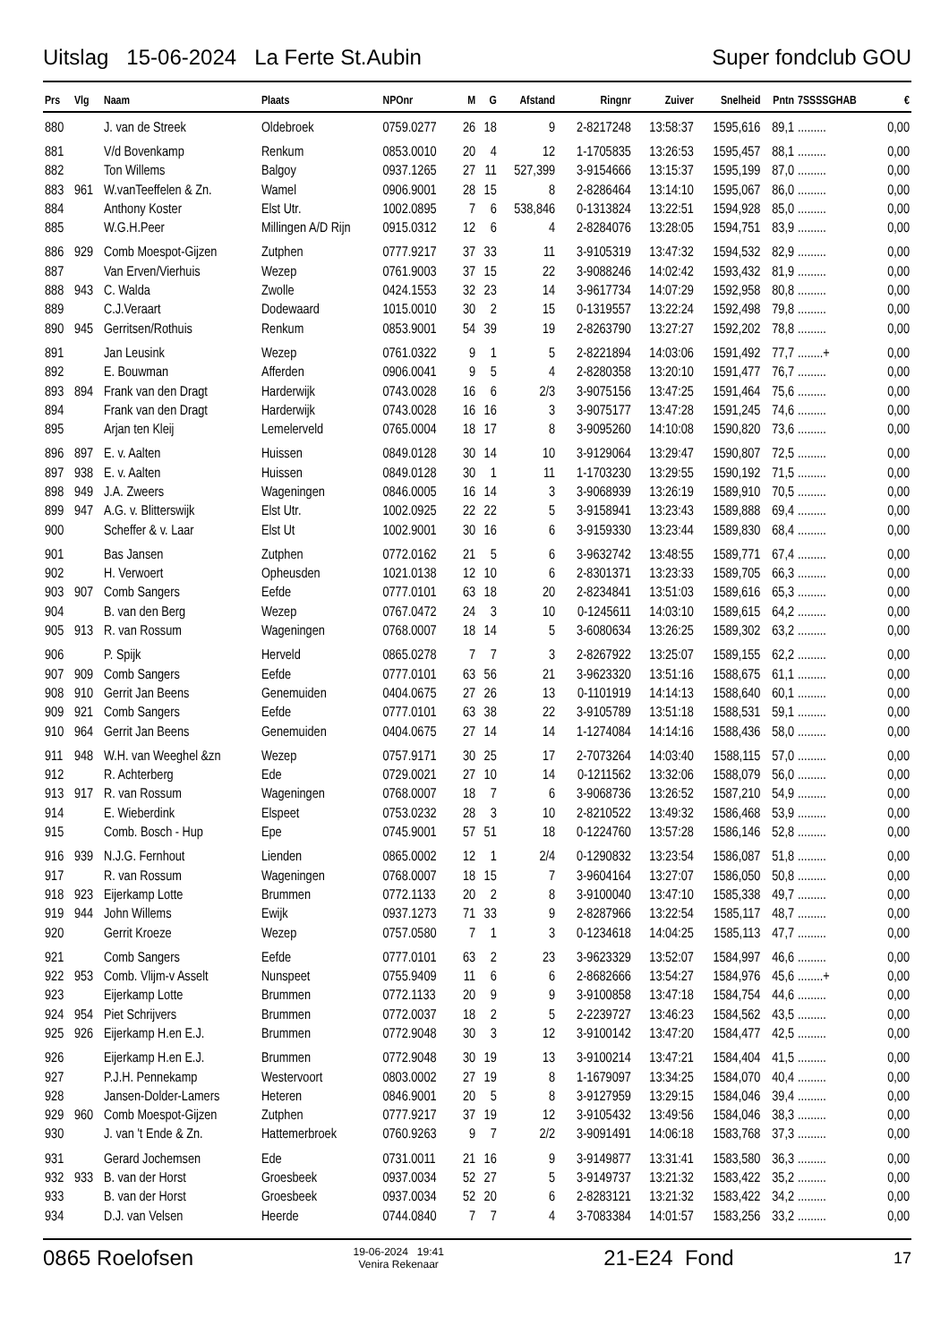Uitslag 15-06-2024 La Ferte St.Aubin Super fondclub GOU
| Prs | Vlg | Naam | Plaats | NPOnr | M | G | Afstand | Ringnr | Zuiver | Snelheid | Pntn | 7SSSSGHAB | € |
| --- | --- | --- | --- | --- | --- | --- | --- | --- | --- | --- | --- | --- | --- |
| 880 | | J. van de Streek | Oldebroek | 0759.0277 | 26 | 18 | 9 | 2-8217248 | 13:58:37 | 1595,616 | 89,1 | ......... | 0,00 |
| 881 | | V/d Bovenkamp | Renkum | 0853.0010 | 20 | 4 | 12 | 1-1705835 | 13:26:53 | 1595,457 | 88,1 | ......... | 0,00 |
| 882 | | Ton Willems | Balgoy | 0937.1265 | 27 | 11 | 527,399 | 3-9154666 | 13:15:37 | 1595,199 | 87,0 | ......... | 0,00 |
| 883 | 961 | W.vanTeeffelen & Zn. | Wamel | 0906.9001 | 28 | 15 | 8 | 2-8286464 | 13:14:10 | 1595,067 | 86,0 | ......... | 0,00 |
| 884 | | Anthony Koster | Elst Utr. | 1002.0895 | 7 | 6 | 538,846 | 0-1313824 | 13:22:51 | 1594,928 | 85,0 | ......... | 0,00 |
| 885 | | W.G.H.Peer | Millingen A/D Rijn | 0915.0312 | 12 | 6 | 4 | 2-8284076 | 13:28:05 | 1594,751 | 83,9 | ......... | 0,00 |
| 886 | 929 | Comb Moespot-Gijzen | Zutphen | 0777.9217 | 37 | 33 | 11 | 3-9105319 | 13:47:32 | 1594,532 | 82,9 | ......... | 0,00 |
| 887 | | Van Erven/Vierhuis | Wezep | 0761.9003 | 37 | 15 | 22 | 3-9088246 | 14:02:42 | 1593,432 | 81,9 | ......... | 0,00 |
| 888 | 943 | C. Walda | Zwolle | 0424.1553 | 32 | 23 | 14 | 3-9617734 | 14:07:29 | 1592,958 | 80,8 | ......... | 0,00 |
| 889 | | C.J.Veraart | Dodewaard | 1015.0010 | 30 | 2 | 15 | 0-1319557 | 13:22:24 | 1592,498 | 79,8 | ......... | 0,00 |
| 890 | 945 | Gerritsen/Rothuis | Renkum | 0853.9001 | 54 | 39 | 19 | 2-8263790 | 13:27:27 | 1592,202 | 78,8 | ......... | 0,00 |
| 891 | | Jan Leusink | Wezep | 0761.0322 | 9 | 1 | 5 | 2-8221894 | 14:03:06 | 1591,492 | 77,7 | ........+ | 0,00 |
| 892 | | E. Bouwman | Afferden | 0906.0041 | 9 | 5 | 4 | 2-8280358 | 13:20:10 | 1591,477 | 76,7 | ......... | 0,00 |
| 893 | 894 | Frank van den Dragt | Harderwijk | 0743.0028 | 16 | 6 | 2/3 | 3-9075156 | 13:47:25 | 1591,464 | 75,6 | ......... | 0,00 |
| 894 | | Frank van den Dragt | Harderwijk | 0743.0028 | 16 | 16 | 3 | 3-9075177 | 13:47:28 | 1591,245 | 74,6 | ......... | 0,00 |
| 895 | | Arjan ten Kleij | Lemelerveld | 0765.0004 | 18 | 17 | 8 | 3-9095260 | 14:10:08 | 1590,820 | 73,6 | ......... | 0,00 |
| 896 | 897 | E. v. Aalten | Huissen | 0849.0128 | 30 | 14 | 10 | 3-9129064 | 13:29:47 | 1590,807 | 72,5 | ......... | 0,00 |
| 897 | 938 | E. v. Aalten | Huissen | 0849.0128 | 30 | 1 | 11 | 1-1703230 | 13:29:55 | 1590,192 | 71,5 | ......... | 0,00 |
| 898 | 949 | J.A. Zweers | Wageningen | 0846.0005 | 16 | 14 | 3 | 3-9068939 | 13:26:19 | 1589,910 | 70,5 | ......... | 0,00 |
| 899 | 947 | A.G. v. Blitterswijk | Elst Utr. | 1002.0925 | 22 | 22 | 5 | 3-9158941 | 13:23:43 | 1589,888 | 69,4 | ......... | 0,00 |
| 900 | | Scheffer & v. Laar | Elst Ut | 1002.9001 | 30 | 16 | 6 | 3-9159330 | 13:23:44 | 1589,830 | 68,4 | ......... | 0,00 |
| 901 | | Bas Jansen | Zutphen | 0772.0162 | 21 | 5 | 6 | 3-9632742 | 13:48:55 | 1589,771 | 67,4 | ......... | 0,00 |
| 902 | | H. Verwoert | Opheusden | 1021.0138 | 12 | 10 | 6 | 2-8301371 | 13:23:33 | 1589,705 | 66,3 | ......... | 0,00 |
| 903 | 907 | Comb Sangers | Eefde | 0777.0101 | 63 | 18 | 20 | 2-8234841 | 13:51:03 | 1589,616 | 65,3 | ......... | 0,00 |
| 904 | | B. van den Berg | Wezep | 0767.0472 | 24 | 3 | 10 | 0-1245611 | 14:03:10 | 1589,615 | 64,2 | ......... | 0,00 |
| 905 | 913 | R. van Rossum | Wageningen | 0768.0007 | 18 | 14 | 5 | 3-6080634 | 13:26:25 | 1589,302 | 63,2 | ......... | 0,00 |
| 906 | | P. Spijk | Herveld | 0865.0278 | 7 | 7 | 3 | 2-8267922 | 13:25:07 | 1589,155 | 62,2 | ......... | 0,00 |
| 907 | 909 | Comb Sangers | Eefde | 0777.0101 | 63 | 56 | 21 | 3-9623320 | 13:51:16 | 1588,675 | 61,1 | ......... | 0,00 |
| 908 | 910 | Gerrit Jan Beens | Genemuiden | 0404.0675 | 27 | 26 | 13 | 0-1101919 | 14:14:13 | 1588,640 | 60,1 | ......... | 0,00 |
| 909 | 921 | Comb Sangers | Eefde | 0777.0101 | 63 | 38 | 22 | 3-9105789 | 13:51:18 | 1588,531 | 59,1 | ......... | 0,00 |
| 910 | 964 | Gerrit Jan Beens | Genemuiden | 0404.0675 | 27 | 14 | 14 | 1-1274084 | 14:14:16 | 1588,436 | 58,0 | ......... | 0,00 |
| 911 | 948 | W.H. van Weeghel &zn | Wezep | 0757.9171 | 30 | 25 | 17 | 2-7073264 | 14:03:40 | 1588,115 | 57,0 | ......... | 0,00 |
| 912 | | R. Achterberg | Ede | 0729.0021 | 27 | 10 | 14 | 0-1211562 | 13:32:06 | 1588,079 | 56,0 | ......... | 0,00 |
| 913 | 917 | R. van Rossum | Wageningen | 0768.0007 | 18 | 7 | 6 | 3-9068736 | 13:26:52 | 1587,210 | 54,9 | ......... | 0,00 |
| 914 | | E. Wieberdink | Elspeet | 0753.0232 | 28 | 3 | 10 | 2-8210522 | 13:49:32 | 1586,468 | 53,9 | ......... | 0,00 |
| 915 | | Comb. Bosch - Hup | Epe | 0745.9001 | 57 | 51 | 18 | 0-1224760 | 13:57:28 | 1586,146 | 52,8 | ......... | 0,00 |
| 916 | 939 | N.J.G. Fernhout | Lienden | 0865.0002 | 12 | 1 | 2/4 | 0-1290832 | 13:23:54 | 1586,087 | 51,8 | ......... | 0,00 |
| 917 | | R. van Rossum | Wageningen | 0768.0007 | 18 | 15 | 7 | 3-9604164 | 13:27:07 | 1586,050 | 50,8 | ......... | 0,00 |
| 918 | 923 | Eijerkamp Lotte | Brummen | 0772.1133 | 20 | 2 | 8 | 3-9100040 | 13:47:10 | 1585,338 | 49,7 | ......... | 0,00 |
| 919 | 944 | John Willems | Ewijk | 0937.1273 | 71 | 33 | 9 | 2-8287966 | 13:22:54 | 1585,117 | 48,7 | ......... | 0,00 |
| 920 | | Gerrit Kroeze | Wezep | 0757.0580 | 7 | 1 | 3 | 0-1234618 | 14:04:25 | 1585,113 | 47,7 | ......... | 0,00 |
| 921 | | Comb Sangers | Eefde | 0777.0101 | 63 | 2 | 23 | 3-9623329 | 13:52:07 | 1584,997 | 46,6 | ......... | 0,00 |
| 922 | 953 | Comb. Vlijm-v Asselt | Nunspeet | 0755.9409 | 11 | 6 | 6 | 2-8682666 | 13:54:27 | 1584,976 | 45,6 | ........+ | 0,00 |
| 923 | | Eijerkamp Lotte | Brummen | 0772.1133 | 20 | 9 | 9 | 3-9100858 | 13:47:18 | 1584,754 | 44,6 | ......... | 0,00 |
| 924 | 954 | Piet Schrijvers | Brummen | 0772.0037 | 18 | 2 | 5 | 2-2239727 | 13:46:23 | 1584,562 | 43,5 | ......... | 0,00 |
| 925 | 926 | Eijerkamp H.en E.J. | Brummen | 0772.9048 | 30 | 3 | 12 | 3-9100142 | 13:47:20 | 1584,477 | 42,5 | ......... | 0,00 |
| 926 | | Eijerkamp H.en E.J. | Brummen | 0772.9048 | 30 | 19 | 13 | 3-9100214 | 13:47:21 | 1584,404 | 41,5 | ......... | 0,00 |
| 927 | | P.J.H. Pennekamp | Westervoort | 0803.0002 | 27 | 19 | 8 | 1-1679097 | 13:34:25 | 1584,070 | 40,4 | ......... | 0,00 |
| 928 | | Jansen-Dolder-Lamers | Heteren | 0846.9001 | 20 | 5 | 8 | 3-9127959 | 13:29:15 | 1584,046 | 39,4 | ......... | 0,00 |
| 929 | 960 | Comb Moespot-Gijzen | Zutphen | 0777.9217 | 37 | 19 | 12 | 3-9105432 | 13:49:56 | 1584,046 | 38,3 | ......... | 0,00 |
| 930 | | J. van 't Ende & Zn. | Hattemerbroek | 0760.9263 | 9 | 7 | 2/2 | 3-9091491 | 14:06:18 | 1583,768 | 37,3 | ......... | 0,00 |
| 931 | | Gerard Jochemsen | Ede | 0731.0011 | 21 | 16 | 9 | 3-9149877 | 13:31:41 | 1583,580 | 36,3 | ......... | 0,00 |
| 932 | 933 | B. van der Horst | Groesbeek | 0937.0034 | 52 | 27 | 5 | 3-9149737 | 13:21:32 | 1583,422 | 35,2 | ......... | 0,00 |
| 933 | | B. van der Horst | Groesbeek | 0937.0034 | 52 | 20 | 6 | 2-8283121 | 13:21:32 | 1583,422 | 34,2 | ......... | 0,00 |
| 934 | | D.J. van Velsen | Heerde | 0744.0840 | 7 | 7 | 4 | 3-7083384 | 14:01:57 | 1583,256 | 33,2 | ......... | 0,00 |
0865 Roelofsen
19-06-2024 19:41
Venira Rekenaar
21-E24 Fond 17